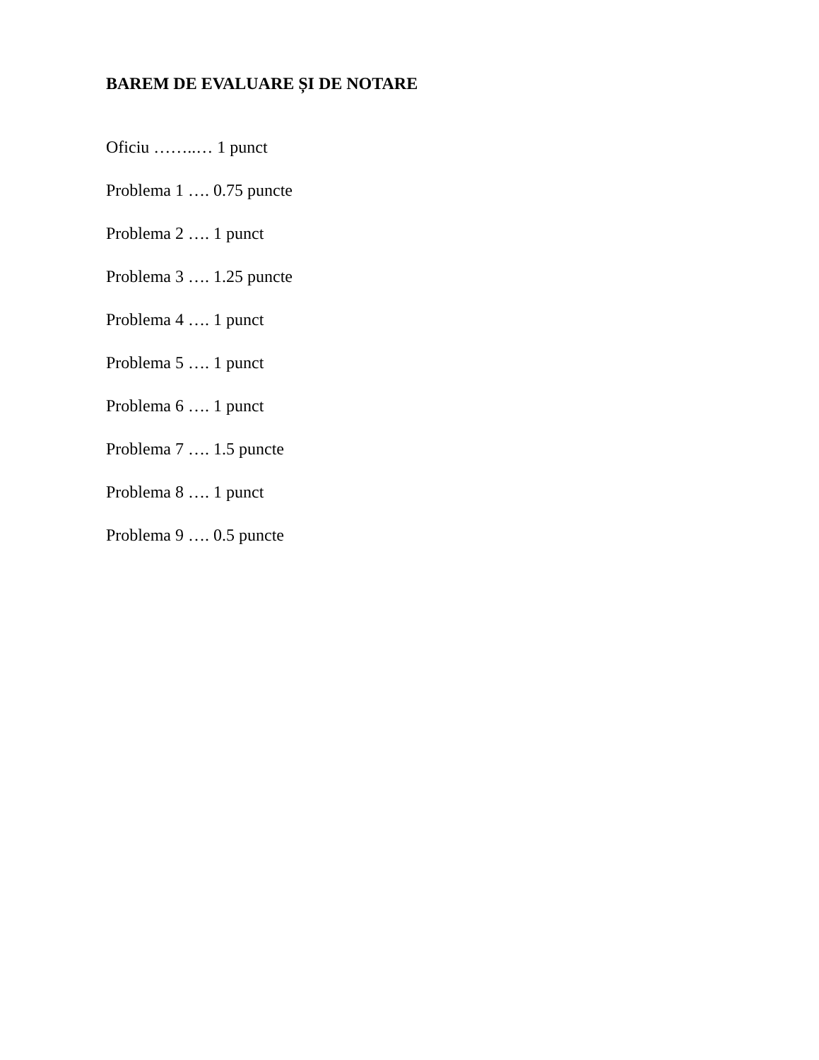BAREM DE EVALUARE ȘI DE NOTARE
Oficiu ……..… 1 punct
Problema 1 …. 0.75 puncte
Problema 2 …. 1 punct
Problema 3 …. 1.25 puncte
Problema 4 …. 1 punct
Problema 5 …. 1 punct
Problema 6 …. 1 punct
Problema 7 …. 1.5 puncte
Problema 8 …. 1 punct
Problema 9 …. 0.5 puncte